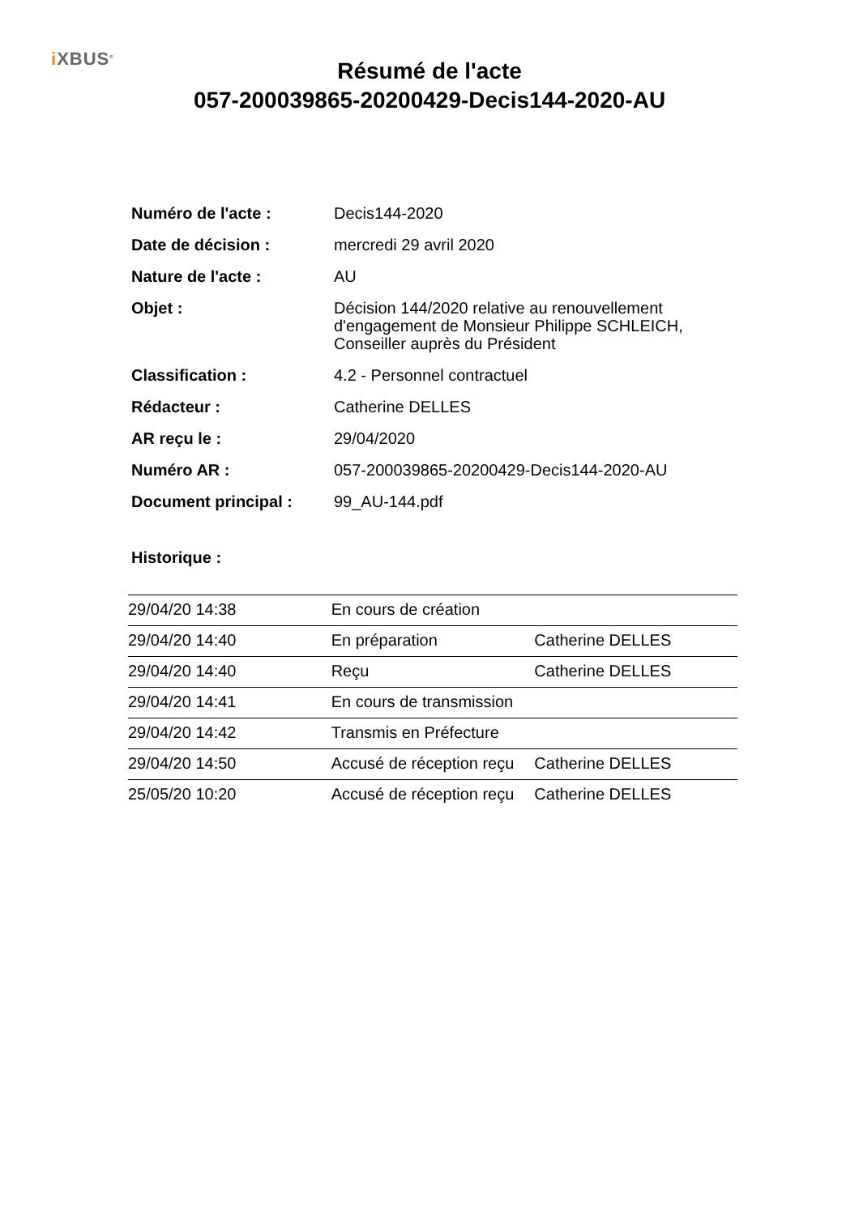i XBUS<sup>®</sup>
Résumé de l'acte
057-200039865-20200429-Decis144-2020-AU
| Numéro de l'acte : | Decis144-2020 |
| Date de décision : | mercredi 29 avril 2020 |
| Nature de l'acte : | AU |
| Objet : | Décision 144/2020 relative au renouvellement d'engagement de Monsieur Philippe SCHLEICH, Conseiller auprès du Président |
| Classification : | 4.2 - Personnel contractuel |
| Rédacteur : | Catherine DELLES |
| AR reçu le : | 29/04/2020 |
| Numéro AR : | 057-200039865-20200429-Decis144-2020-AU |
| Document principal : | 99_AU-144.pdf |
Historique :
| 29/04/20 14:38 | En cours de création | |
| 29/04/20 14:40 | En préparation | Catherine DELLES |
| 29/04/20 14:40 | Reçu | Catherine DELLES |
| 29/04/20 14:41 | En cours de transmission | |
| 29/04/20 14:42 | Transmis en Préfecture | |
| 29/04/20 14:50 | Accusé de réception reçu | Catherine DELLES |
| 25/05/20 10:20 | Accusé de réception reçu | Catherine DELLES |